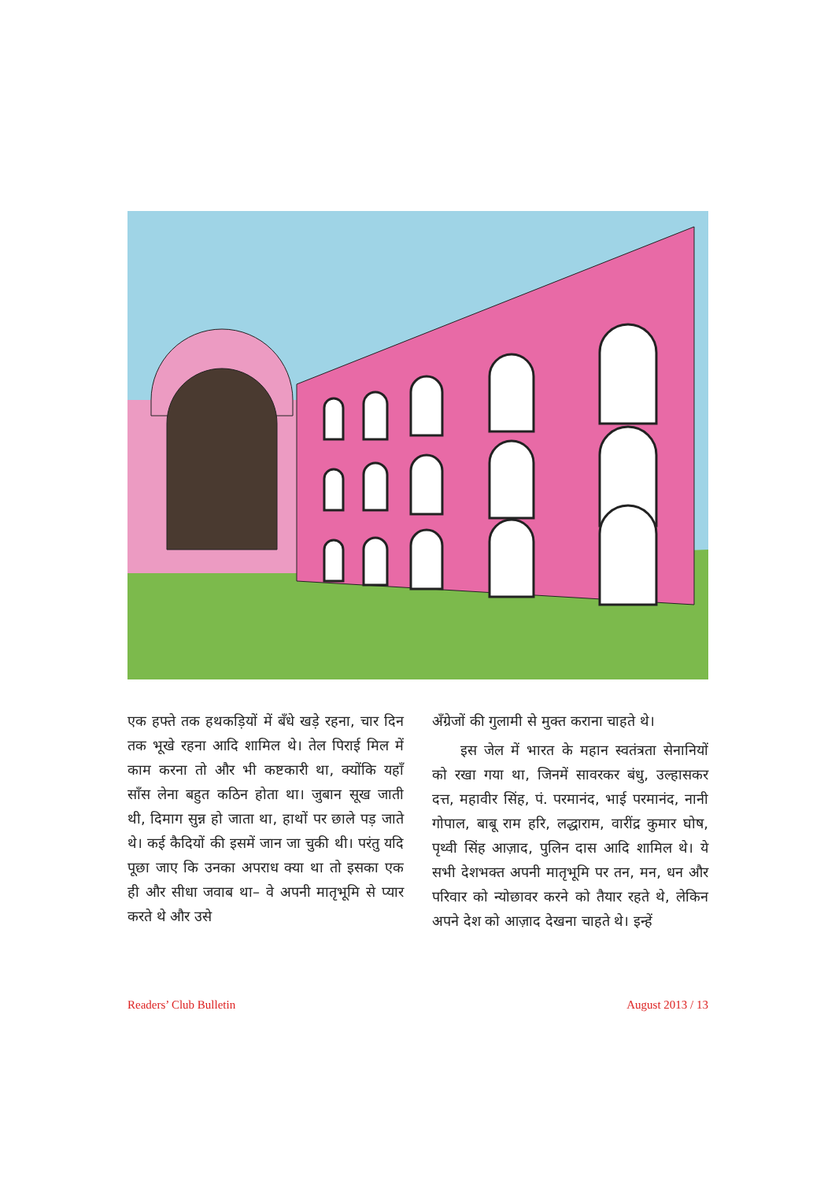एक हफ्ते तक हथकड़ियों में बँधे खड़े रहना, चार दिन तक भूखे रहना आदि शामिल थे। तेल पिराई मिल में काम करना तो और भी कष्टकारी था, क्योंकि यहाँ साँस लेना बहुत कठिन होता था। जुबान सूख जाती थी, दिमाग सुन्न हो जाता था, हाथों पर छाले पड़ जाते थे। कई कैदियों की इसमें जान जा चुकी थी। परंतु यदि पूछा जाए कि उनका अपराध क्या था तो इसका एक ही और सीधा जवाब था– वे अपनी मातृभूमि से प्यार करते थे और उसे
अँग्रेजों की गुलामी से मुक्त कराना चाहते थे।
इस जेल में भारत के महान स्वतंत्रता सेनानियों को रखा गया था, जिनमें सावरकर बंधु, उल्हासकर दत्त, महावीर सिंह, पं. परमानंद, भाई परमानंद, नानी गोपाल, बाबू राम हरि, लद्धाराम, वारींद्र कुमार घोष, पृथ्वी सिंह आज़ाद, पुलिन दास आदि शामिल थे। ये सभी देशभक्त अपनी मातृभूमि पर तन, मन, धन और परिवार को न्योछावर करने को तैयार रहते थे, लेकिन अपने देश को आज़ाद देखना चाहते थे। इन्हें
Readers’ Club Bulletin August 2013 / 13